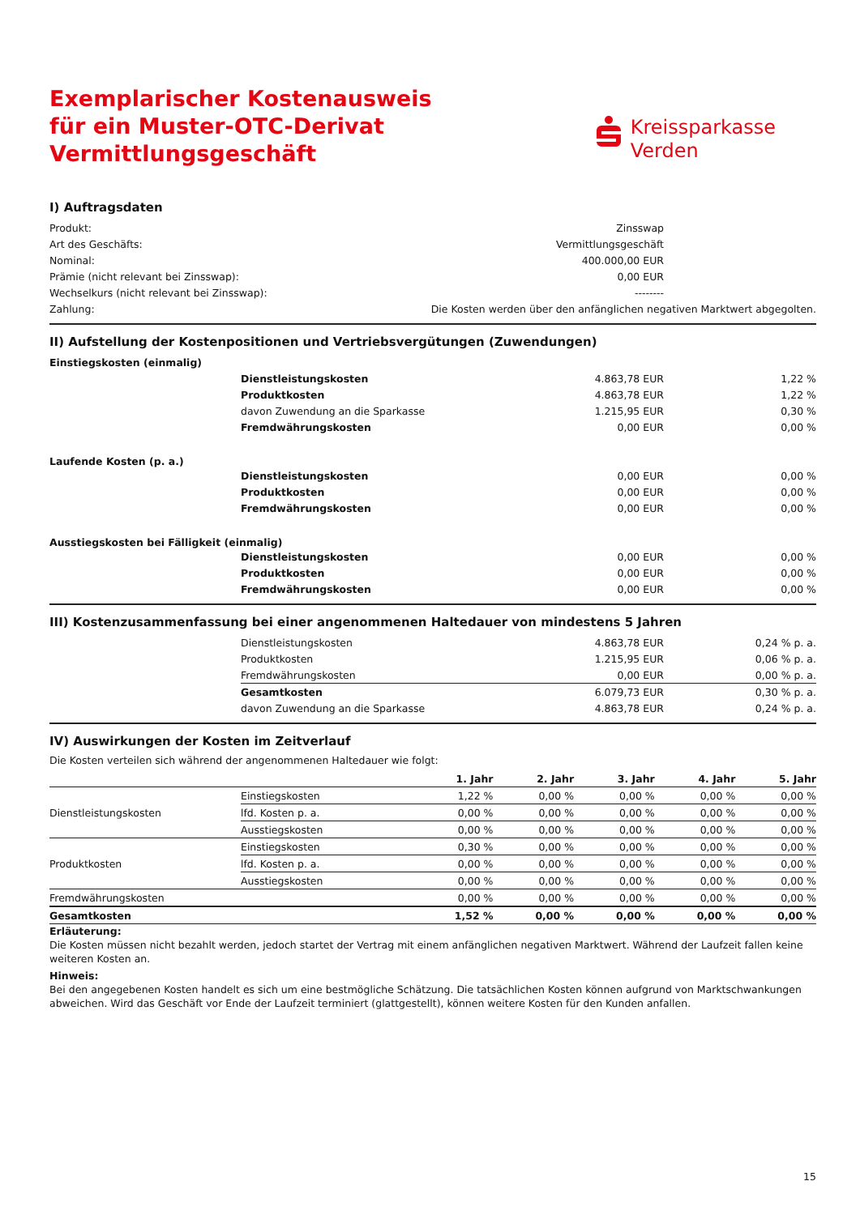Exemplarischer Kostenausweis
für ein Muster-OTC-Derivat
Vermittlungsgeschäft
Kreissparkasse
Verden
I) Auftragsdaten
| Produkt: | Zinsswap | |
| Art des Geschäfts: | Vermittlungsgeschäft | |
| Nominal: | 400.000,00 EUR | |
| Prämie (nicht relevant bei Zinsswap): | 0,00 EUR | |
| Wechselkurs (nicht relevant bei Zinsswap): | -------- | |
| Zahlung: | Die Kosten werden über den anfänglichen negativen Marktwert abgegolten. | |
II) Aufstellung der Kostenpositionen und Vertriebsvergütungen (Zuwendungen)
| Einstiegskosten (einmalig) | | | |
| | Dienstleistungskosten | 4.863,78 EUR | 1,22 % |
| | Produktkosten | 4.863,78 EUR | 1,22 % |
| | davon Zuwendung an die Sparkasse | 1.215,95 EUR | 0,30 % |
| | Fremdwährungskosten | 0,00 EUR | 0,00 % |
| Laufende Kosten (p. a.) | | | |
| | Dienstleistungskosten | 0,00 EUR | 0,00 % |
| | Produktkosten | 0,00 EUR | 0,00 % |
| | Fremdwährungskosten | 0,00 EUR | 0,00 % |
| Ausstiegskosten bei Fälligkeit (einmalig) | | | |
| | Dienstleistungskosten | 0,00 EUR | 0,00 % |
| | Produktkosten | 0,00 EUR | 0,00 % |
| | Fremdwährungskosten | 0,00 EUR | 0,00 % |
III) Kostenzusammenfassung bei einer angenommenen Haltedauer von mindestens 5 Jahren
| | Dienstleistungskosten | 4.863,78 EUR | 0,24 % p. a. |
| | Produktkosten | 1.215,95 EUR | 0,06 % p. a. |
| | Fremdwährungskosten | 0,00 EUR | 0,00 % p. a. |
| | Gesamtkosten | 6.079,73 EUR | 0,30 % p. a. |
| | davon Zuwendung an die Sparkasse | 4.863,78 EUR | 0,24 % p. a. |
IV) Auswirkungen der Kosten im Zeitverlauf
Die Kosten verteilen sich während der angenommenen Haltedauer wie folgt:
| | | 1. Jahr | 2. Jahr | 3. Jahr | 4. Jahr | 5. Jahr |
| --- | --- | --- | --- | --- | --- | --- |
| Dienstleistungskosten | Einstiegskosten | 1,22 % | 0,00 % | 0,00 % | 0,00 % | 0,00 % |
| | lfd. Kosten p. a. | 0,00 % | 0,00 % | 0,00 % | 0,00 % | 0,00 % |
| | Ausstiegskosten | 0,00 % | 0,00 % | 0,00 % | 0,00 % | 0,00 % |
| Produktkosten | Einstiegskosten | 0,30 % | 0,00 % | 0,00 % | 0,00 % | 0,00 % |
| | lfd. Kosten p. a. | 0,00 % | 0,00 % | 0,00 % | 0,00 % | 0,00 % |
| | Ausstiegskosten | 0,00 % | 0,00 % | 0,00 % | 0,00 % | 0,00 % |
| Fremdwährungskosten | | 0,00 % | 0,00 % | 0,00 % | 0,00 % | 0,00 % |
| Gesamtkosten | | 1,52 % | 0,00 % | 0,00 % | 0,00 % | 0,00 % |
Erläuterung:
Die Kosten müssen nicht bezahlt werden, jedoch startet der Vertrag mit einem anfänglichen negativen Marktwert. Während der Laufzeit fallen keine weiteren Kosten an.
Hinweis:
Bei den angegebenen Kosten handelt es sich um eine bestmögliche Schätzung. Die tatsächlichen Kosten können aufgrund von Marktschwankungen abwei­chen. Wird das Geschäft vor Ende der Laufzeit terminiert (glattgestellt), können weitere Kosten für den Kunden anfallen.
15